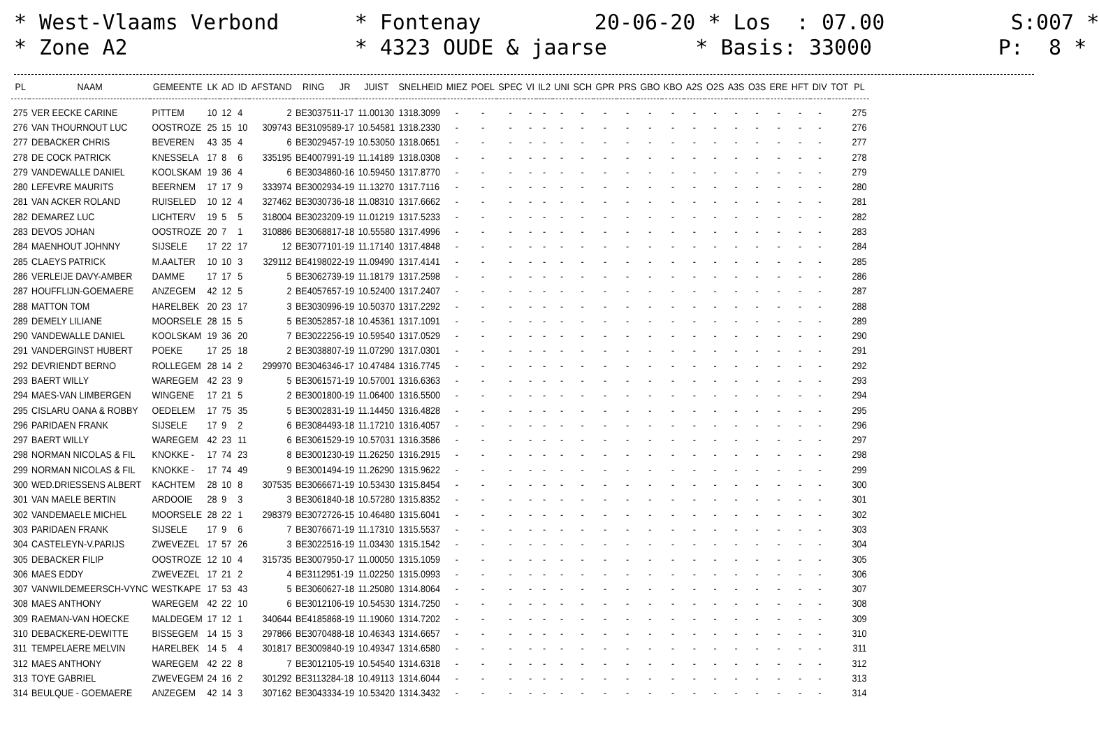* West-Vlaams Verbond * Fontenay 20-06-20 * Los : 07.00 S:007 * * Zone A2 * 4323 OUDE & jaarse * Basis: 33000 P: 8 *
| PL | NAAM | GEMEENTE | LK | AD | ID | AFSTAND | RING | JR | JUIST | SNELHEID | MIEZ | POEL | SPEC | VI | IL2 | UNI | SCH | GPR | PRS | GBO | KBO | A2S | O2S | A3S | O3S | ERE | HFT | DIV | TOT | PL |
| --- | --- | --- | --- | --- | --- | --- | --- | --- | --- | --- | --- | --- | --- | --- | --- | --- | --- | --- | --- | --- | --- | --- | --- | --- | --- | --- | --- | --- | --- | --- |
| 275 | VER EECKE CARINE | PITTEM | 10 | 12 | 4 | 2 | BE3037511-17 | | 11.00130 | 1318.3099 | - | - | - | - | - | - | - | - | - | - | - | - | - | - | - | - | - | - | | 275 |
| 276 | VAN THOURNOUT LUC | OOSTROZE | 25 | 15 | 10 | 309743 | BE3109589-17 | | 10.54581 | 1318.2330 | - | - | - | - | - | - | - | - | - | - | - | - | - | - | - | - | - | - | | 276 |
| 277 | DEBACKER CHRIS | BEVEREN | 43 | 35 | 4 | 6 | BE3029457-19 | | 10.53050 | 1318.0651 | - | - | - | - | - | - | - | - | - | - | - | - | - | - | - | - | - | - | | 277 |
| 278 | DE COCK PATRICK | KNESSELA | 17 | 8 | 6 | 335195 | BE4007991-19 | | 11.14189 | 1318.0308 | - | - | - | - | - | - | - | - | - | - | - | - | - | - | - | - | - | - | | 278 |
| 279 | VANDEWALLE DANIEL | KOOLSKAM | 19 | 36 | 4 | 6 | BE3034860-16 | | 10.59450 | 1317.8770 | - | - | - | - | - | - | - | - | - | - | - | - | - | - | - | - | - | - | | 279 |
| 280 | LEFEVRE MAURITS | BEERNEM | 17 | 17 | 9 | 333974 | BE3002934-19 | | 11.13270 | 1317.7116 | - | - | - | - | - | - | - | - | - | - | - | - | - | - | - | - | - | - | | 280 |
| 281 | VAN ACKER ROLAND | RUISELED | 10 | 12 | 4 | 327462 | BE3030736-18 | | 11.08310 | 1317.6662 | - | - | - | - | - | - | - | - | - | - | - | - | - | - | - | - | - | - | | 281 |
| 282 | DEMAREZ LUC | LICHTERV | 19 | 5 | 5 | 318004 | BE3023209-19 | | 11.01219 | 1317.5233 | - | - | - | - | - | - | - | - | - | - | - | - | - | - | - | - | - | - | | 282 |
| 283 | DEVOS JOHAN | OOSTROZE | 20 | 7 | 1 | 310886 | BE3068817-18 | | 10.55580 | 1317.4996 | - | - | - | - | - | - | - | - | - | - | - | - | - | - | - | - | - | - | | 283 |
| 284 | MAENHOUT JOHNNY | SIJSELE | 17 | 22 | 17 | 12 | BE3077101-19 | | 11.17140 | 1317.4848 | - | - | - | - | - | - | - | - | - | - | - | - | - | - | - | - | - | - | | 284 |
| 285 | CLAEYS PATRICK | M.AALTER | 10 | 10 | 3 | 329112 | BE4198022-19 | | 11.09490 | 1317.4141 | - | - | - | - | - | - | - | - | - | - | - | - | - | - | - | - | - | - | | 285 |
| 286 | VERLEIJE DAVY-AMBER | DAMME | 17 | 17 | 5 | 5 | BE3062739-19 | | 11.18179 | 1317.2598 | - | - | - | - | - | - | - | - | - | - | - | - | - | - | - | - | - | - | | 286 |
| 287 | HOUFFLIJN-GOEMAERE | ANZEGEM | 42 | 12 | 5 | 2 | BE4057657-19 | | 10.52400 | 1317.2407 | - | - | - | - | - | - | - | - | - | - | - | - | - | - | - | - | - | - | | 287 |
| 288 | MATTON TOM | HARELBEK | 20 | 23 | 17 | 3 | BE3030996-19 | | 10.50370 | 1317.2292 | - | - | - | - | - | - | - | - | - | - | - | - | - | - | - | - | - | - | | 288 |
| 289 | DEMELY LILIANE | MOORSELE | 28 | 15 | 5 | 5 | BE3052857-18 | | 10.45361 | 1317.1091 | - | - | - | - | - | - | - | - | - | - | - | - | - | - | - | - | - | - | | 289 |
| 290 | VANDEWALLE DANIEL | KOOLSKAM | 19 | 36 | 20 | 7 | BE3022256-19 | | 10.59540 | 1317.0529 | - | - | - | - | - | - | - | - | - | - | - | - | - | - | - | - | - | - | | 290 |
| 291 | VANDERGINST HUBERT | POEKE | 17 | 25 | 18 | 2 | BE3038807-19 | | 11.07290 | 1317.0301 | - | - | - | - | - | - | - | - | - | - | - | - | - | - | - | - | - | - | | 291 |
| 292 | DEVRIENDT BERNO | ROLLEGEM | 28 | 14 | 2 | 299970 | BE3046346-17 | | 10.47484 | 1316.7745 | - | - | - | - | - | - | - | - | - | - | - | - | - | - | - | - | - | - | | 292 |
| 293 | BAERT WILLY | WAREGEM | 42 | 23 | 9 | 5 | BE3061571-19 | | 10.57001 | 1316.6363 | - | - | - | - | - | - | - | - | - | - | - | - | - | - | - | - | - | - | | 293 |
| 294 | MAES-VAN LIMBERGEN | WINGENE | 17 | 21 | 5 | 2 | BE3001800-19 | | 11.06400 | 1316.5500 | - | - | - | - | - | - | - | - | - | - | - | - | - | - | - | - | - | - | | 294 |
| 295 | CISLARU OANA & ROBBY | OEDELEM | 17 | 75 | 35 | 5 | BE3002831-19 | | 11.14450 | 1316.4828 | - | - | - | - | - | - | - | - | - | - | - | - | - | - | - | - | - | - | | 295 |
| 296 | PARIDAEN FRANK | SIJSELE | 17 | 9 | 2 | 6 | BE3084493-18 | | 11.17210 | 1316.4057 | - | - | - | - | - | - | - | - | - | - | - | - | - | - | - | - | - | - | | 296 |
| 297 | BAERT WILLY | WAREGEM | 42 | 23 | 11 | 6 | BE3061529-19 | | 10.57031 | 1316.3586 | - | - | - | - | - | - | - | - | - | - | - | - | - | - | - | - | - | - | | 297 |
| 298 | NORMAN NICOLAS & FIL | KNOKKE - | 17 | 74 | 23 | 8 | BE3001230-19 | | 11.26250 | 1316.2915 | - | - | - | - | - | - | - | - | - | - | - | - | - | - | - | - | - | - | | 298 |
| 299 | NORMAN NICOLAS & FIL | KNOKKE - | 17 | 74 | 49 | 9 | BE3001494-19 | | 11.26290 | 1315.9622 | - | - | - | - | - | - | - | - | - | - | - | - | - | - | - | - | - | - | | 299 |
| 300 | WED.DRIESSENS ALBERT | KACHTEM | 28 | 10 | 8 | 307535 | BE3066671-19 | | 10.53430 | 1315.8454 | - | - | - | - | - | - | - | - | - | - | - | - | - | - | - | - | - | - | | 300 |
| 301 | VAN MAELE BERTIN | ARDOOIE | 28 | 9 | 3 | 3 | BE3061840-18 | | 10.57280 | 1315.8352 | - | - | - | - | - | - | - | - | - | - | - | - | - | - | - | - | - | - | | 301 |
| 302 | VANDEMAELE MICHEL | MOORSELE | 28 | 22 | 1 | 298379 | BE3072726-15 | | 10.46480 | 1315.6041 | - | - | - | - | - | - | - | - | - | - | - | - | - | - | - | - | - | - | | 302 |
| 303 | PARIDAEN FRANK | SIJSELE | 17 | 9 | 6 | 7 | BE3076671-19 | | 11.17310 | 1315.5537 | - | - | - | - | - | - | - | - | - | - | - | - | - | - | - | - | - | - | | 303 |
| 304 | CASTELEYN-V.PARIJS | ZWEVEZEL | 17 | 57 | 26 | 3 | BE3022516-19 | | 11.03430 | 1315.1542 | - | - | - | - | - | - | - | - | - | - | - | - | - | - | - | - | - | - | | 304 |
| 305 | DEBACKER FILIP | OOSTROZE | 12 | 10 | 4 | 315735 | BE3007950-17 | | 11.00050 | 1315.1059 | - | - | - | - | - | - | - | - | - | - | - | - | - | - | - | - | - | - | | 305 |
| 306 | MAES EDDY | ZWEVEZEL | 17 | 21 | 2 | 4 | BE3112951-19 | | 11.02250 | 1315.0993 | - | - | - | - | - | - | - | - | - | - | - | - | - | - | - | - | - | - | | 306 |
| 307 | VANWILDEMEERSCH-VYNC | WESTKAPE | 17 | 53 | 43 | 5 | BE3060627-18 | | 11.25080 | 1314.8064 | - | - | - | - | - | - | - | - | - | - | - | - | - | - | - | - | - | - | | 307 |
| 308 | MAES ANTHONY | WAREGEM | 42 | 22 | 10 | 6 | BE3012106-19 | | 10.54530 | 1314.7250 | - | - | - | - | - | - | - | - | - | - | - | - | - | - | - | - | - | - | | 308 |
| 309 | RAEMAN-VAN HOECKE | MALDEGEM | 17 | 12 | 1 | 340644 | BE4185868-19 | | 11.19060 | 1314.7202 | - | - | - | - | - | - | - | - | - | - | - | - | - | - | - | - | - | - | | 309 |
| 310 | DEBACKERE-DEWITTE | BISSEGEM | 14 | 15 | 3 | 297866 | BE3070488-18 | | 10.46343 | 1314.6657 | - | - | - | - | - | - | - | - | - | - | - | - | - | - | - | - | - | - | | 310 |
| 311 | TEMPELAERE MELVIN | HARELBEK | 14 | 5 | 4 | 301817 | BE3009840-19 | | 10.49347 | 1314.6580 | - | - | - | - | - | - | - | - | - | - | - | - | - | - | - | - | - | - | | 311 |
| 312 | MAES ANTHONY | WAREGEM | 42 | 22 | 8 | 7 | BE3012105-19 | | 10.54540 | 1314.6318 | - | - | - | - | - | - | - | - | - | - | - | - | - | - | - | - | - | - | | 312 |
| 313 | TOYE GABRIEL | ZWEVEGEM | 24 | 16 | 2 | 301292 | BE3113284-18 | | 10.49113 | 1314.6044 | - | - | - | - | - | - | - | - | - | - | - | - | - | - | - | - | - | - | | 313 |
| 314 | BEULQUE - GOEMAERE | ANZEGEM | 42 | 14 | 3 | 307162 | BE3043334-19 | | 10.53420 | 1314.3432 | - | - | - | - | - | - | - | - | - | - | - | - | - | - | - | - | - | - | | 314 |